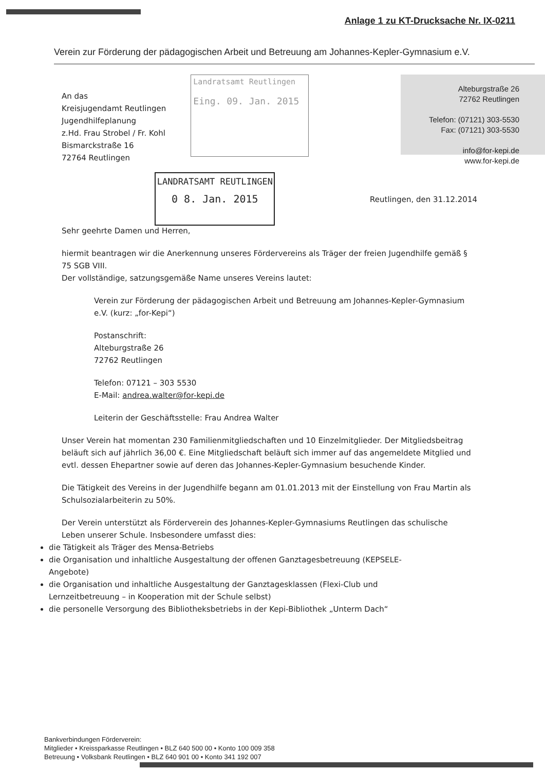Anlage 1 zu KT-Drucksache Nr. IX-0211
Verein zur Förderung der pädagogischen Arbeit und Betreuung am Johannes-Kepler-Gymnasium e.V.
An das
Kreisjugendamt Reutlingen
Jugendhilfeplanung
z.Hd. Frau Strobel / Fr. Kohl
Bismarckstraße 16
72764 Reutlingen
Landratsamt Reutlingen
Eing. 09. Jan. 2015
LANDRATSAMT REUTLINGEN
0 8. Jan. 2015
Alteburgstraße 26
72762 Reutlingen
Telefon: (07121) 303-5530
Fax: (07121) 303-5530
info@for-kepi.de
www.for-kepi.de
Reutlingen, den 31.12.2014
Sehr geehrte Damen und Herren,
hiermit beantragen wir die Anerkennung unseres Fördervereins als Träger der freien Jugendhilfe gemäß § 75 SGB VIII.
Der vollständige, satzungsgemäße Name unseres Vereins lautet:
Verein zur Förderung der pädagogischen Arbeit und Betreuung am Johannes-Kepler-Gymnasium e.V. (kurz: „for-Kepi“)
Postanschrift:
Alteburgstraße 26
72762 Reutlingen
Telefon: 07121 – 303 5530
E-Mail: andrea.walter@for-kepi.de
Leiterin der Geschäftsstelle: Frau Andrea Walter
Unser Verein hat momentan 230 Familienmitgliedschaften und 10 Einzelmitglieder. Der Mitgliedsbeitrag beläuft sich auf jährlich 36,00 €. Eine Mitgliedschaft beläuft sich immer auf das angemeldete Mitglied und evtl. dessen Ehepartner sowie auf deren das Johannes-Kepler-Gymnasium besuchende Kinder.
Die Tätigkeit des Vereins in der Jugendhilfe begann am 01.01.2013 mit der Einstellung von Frau Martin als Schulsozialarbeiterin zu 50%.
Der Verein unterstützt als Förderverein des Johannes-Kepler-Gymnasiums Reutlingen das schulische Leben unserer Schule. Insbesondere umfasst dies:
die Tätigkeit als Träger des Mensa-Betriebs
die Organisation und inhaltliche Ausgestaltung der offenen Ganztagesbetreuung (KEPSELE-Angebote)
die Organisation und inhaltliche Ausgestaltung der Ganztagesklassen (Flexi-Club und Lernzeitbetreuung – in Kooperation mit der Schule selbst)
die personelle Versorgung des Bibliotheksbetriebs in der Kepi-Bibliothek „Unterm Dach“
Bankverbindungen Förderverein:
Mitglieder • Kreissparkasse Reutlingen • BLZ 640 500 00 • Konto 100 009 358
Betreuung • Volksbank Reutlingen • BLZ 640 901 00 • Konto 341 192 007